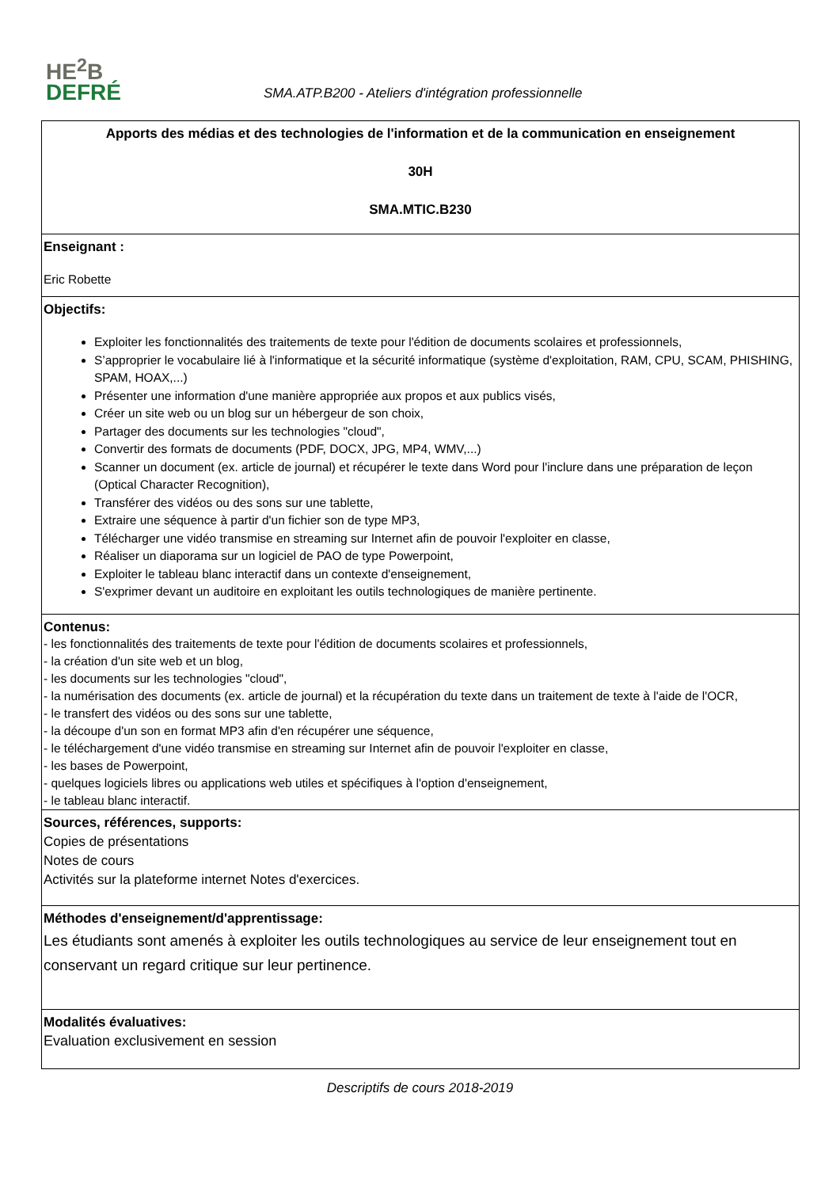HE<sup>2</sup>B
DEFRÉ
SMA.ATP.B200 - Ateliers d'intégration professionnelle
| Apports des médias et des technologies de l'information et de la communication en enseignement 30H SMA.MTIC.B230 |
| Enseignant : Eric Robette |
| Objectifs: Exploiter les fonctionnalités des traitements de texte pour l'édition de documents scolaires et professionnels, S’approprier le vocabulaire lié à l'informatique et la sécurité informatique (système d'exploitation, RAM, CPU, SCAM, PHISHING, SPAM, HOAX,...) Présenter une information d'une manière appropriée aux propos et aux publics visés, Créer un site web ou un blog sur un hébergeur de son choix, Partager des documents sur les technologies "cloud", Convertir des formats de documents (PDF, DOCX, JPG, MP4, WMV,...) Scanner un document (ex. article de journal) et récupérer le texte dans Word pour l'inclure dans une préparation de leçon (Optical Character Recognition), Transférer des vidéos ou des sons sur une tablette, Extraire une séquence à partir d'un fichier son de type MP3, Télécharger une vidéo transmise en streaming sur Internet afin de pouvoir l'exploiter en classe, Réaliser un diaporama sur un logiciel de PAO de type Powerpoint, Exploiter le tableau blanc interactif dans un contexte d'enseignement, S'exprimer devant un auditoire en exploitant les outils technologiques de manière pertinente. |
| Contenus: - les fonctionnalités des traitements de texte pour l'édition de documents scolaires et professionnels, - la création d'un site web et un blog, - les documents sur les technologies "cloud", - la numérisation des documents (ex. article de journal) et la récupération du texte dans un traitement de texte à l'aide de l'OCR, - le transfert des vidéos ou des sons sur une tablette, - la découpe d'un son en format MP3 afin d'en récupérer une séquence, - le téléchargement d'une vidéo transmise en streaming sur Internet afin de pouvoir l'exploiter en classe, - les bases de Powerpoint, - quelques logiciels libres ou applications web utiles et spécifiques à l'option d'enseignement, - le tableau blanc interactif. |
| Sources, références, supports: Copies de présentations Notes de cours Activités sur la plateforme internet Notes d'exercices. |
| Méthodes d'enseignement/d'apprentissage: Les étudiants sont amenés à exploiter les outils technologiques au service de leur enseignement tout en conservant un regard critique sur leur pertinence. |
| Modalités évaluatives: Evaluation exclusivement en session |
Descriptifs de cours 2018-2019